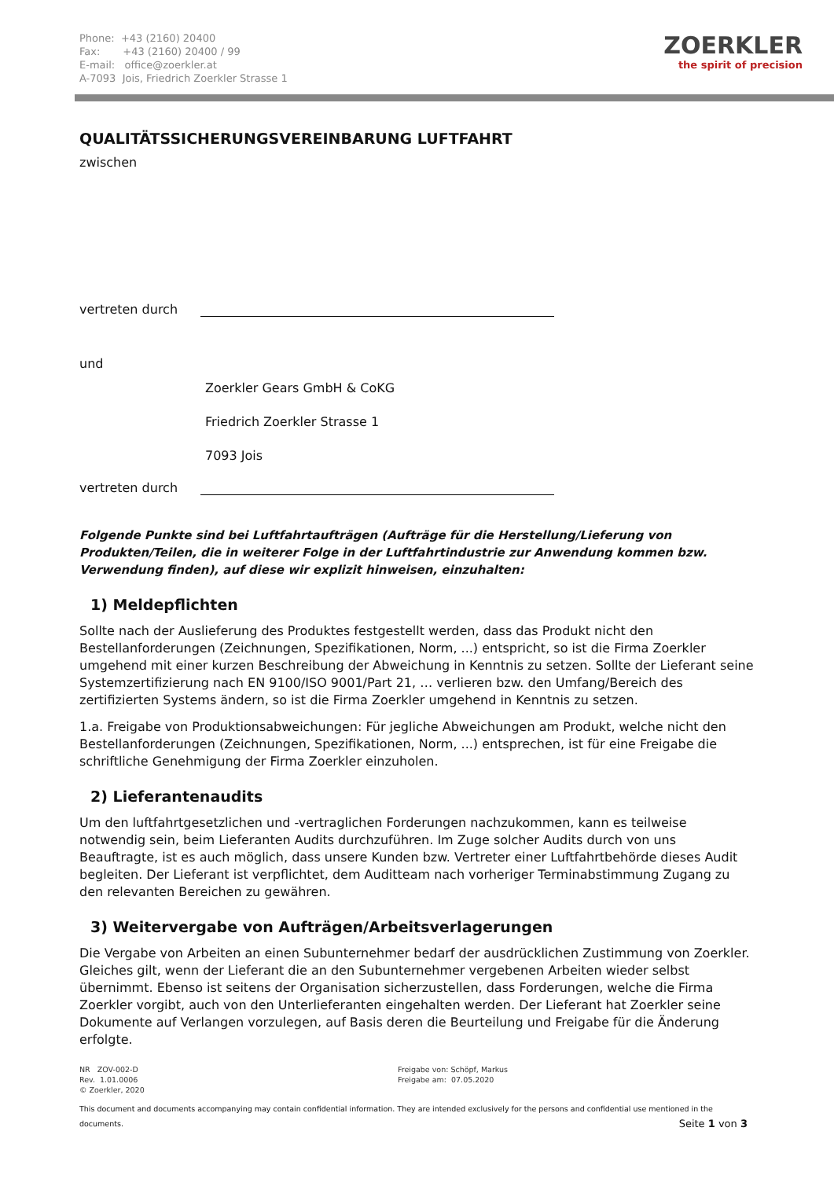Phone: +43 (2160) 20400
Fax: +43 (2160) 20400 / 99
E-mail: office@zoerkler.at
A-7093 Jois, Friedrich Zoerkler Strasse 1
ZOERKLER
the spirit of precision
QUALITÄTSSICHERUNGSVEREINBARUNG LUFTFAHRT
zwischen
vertreten durch
und
Zoerkler Gears GmbH & CoKG
Friedrich Zoerkler Strasse 1
7093 Jois
vertreten durch
Folgende Punkte sind bei Luftfahrtaufträgen (Aufträge für die Herstellung/Lieferung von Produkten/Teilen, die in weiterer Folge in der Luftfahrtindustrie zur Anwendung kommen bzw. Verwendung finden), auf diese wir explizit hinweisen, einzuhalten:
1) Meldepflichten
Sollte nach der Auslieferung des Produktes festgestellt werden, dass das Produkt nicht den Bestellanforderungen (Zeichnungen, Spezifikationen, Norm, ...) entspricht, so ist die Firma Zoerkler umgehend mit einer kurzen Beschreibung der Abweichung in Kenntnis zu setzen. Sollte der Lieferant seine Systemzertifizierung nach EN 9100/ISO 9001/Part 21, … verlieren bzw. den Umfang/Bereich des zertifizierten Systems ändern, so ist die Firma Zoerkler umgehend in Kenntnis zu setzen.
1.a. Freigabe von Produktionsabweichungen: Für jegliche Abweichungen am Produkt, welche nicht den Bestellanforderungen (Zeichnungen, Spezifikationen, Norm, ...) entsprechen, ist für eine Freigabe die schriftliche Genehmigung der Firma Zoerkler einzuholen.
2) Lieferantenaudits
Um den luftfahrtgesetzlichen und -vertraglichen Forderungen nachzukommen, kann es teilweise notwendig sein, beim Lieferanten Audits durchzuführen. Im Zuge solcher Audits durch von uns Beauftragte, ist es auch möglich, dass unsere Kunden bzw. Vertreter einer Luftfahrtbehörde dieses Audit begleiten. Der Lieferant ist verpflichtet, dem Auditteam nach vorheriger Terminabstimmung Zugang zu den relevanten Bereichen zu gewähren.
3) Weitervergabe von Aufträgen/Arbeitsverlagerungen
Die Vergabe von Arbeiten an einen Subunternehmer bedarf der ausdrücklichen Zustimmung von Zoerkler. Gleiches gilt, wenn der Lieferant die an den Subunternehmer vergebenen Arbeiten wieder selbst übernimmt. Ebenso ist seitens der Organisation sicherzustellen, dass Forderungen, welche die Firma Zoerkler vorgibt, auch von den Unterlieferanten eingehalten werden. Der Lieferant hat Zoerkler seine Dokumente auf Verlangen vorzulegen, auf Basis deren die Beurteilung und Freigabe für die Änderung erfolgte.
NR ZOV-002-D
Rev. 1.01.0006
© Zoerkler, 2020
Freigabe von: Schöpf, Markus
Freigabe am: 07.05.2020
This document and documents accompanying may contain confidential information. They are intended exclusively for the persons and confidential use mentioned in the documents. Seite 1 von 3